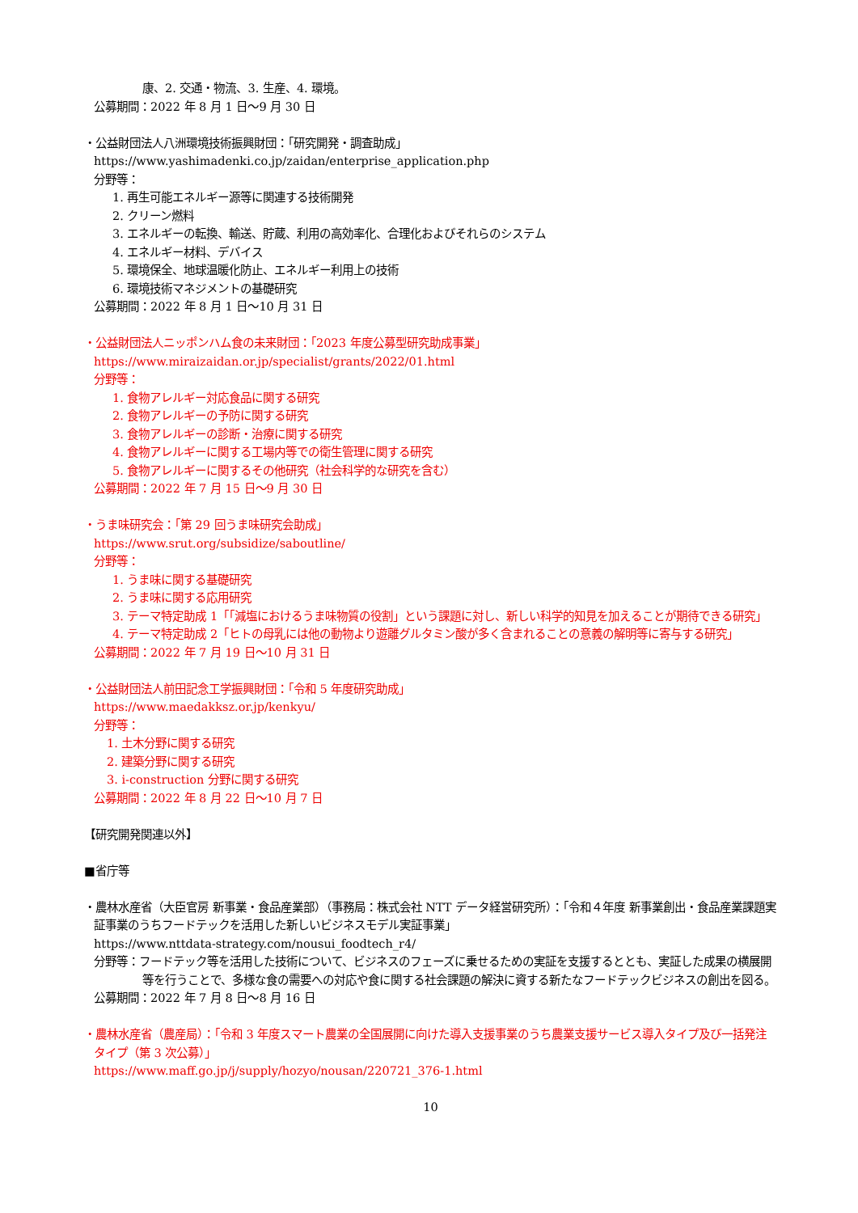康、2. 交通・物流、3. 生産、4. 環境。
公募期間：2022 年 8 月 1 日～9 月 30 日
・公益財団法人八洲環境技術振興財団：「研究開発・調査助成」
https://www.yashimadenki.co.jp/zaidan/enterprise_application.php
分野等：
1. 再生可能エネルギー源等に関連する技術開発
2. クリーン燃料
3. エネルギーの転換、輸送、貯蔵、利用の高効率化、合理化およびそれらのシステム
4. エネルギー材料、デバイス
5. 環境保全、地球温暖化防止、エネルギー利用上の技術
6. 環境技術マネジメントの基礎研究
公募期間：2022 年 8 月 1 日～10 月 31 日
・公益財団法人ニッポンハム食の未来財団：「2023 年度公募型研究助成事業」
https://www.miraizaidan.or.jp/specialist/grants/2022/01.html
分野等：
1. 食物アレルギー対応食品に関する研究
2. 食物アレルギーの予防に関する研究
3. 食物アレルギーの診断・治療に関する研究
4. 食物アレルギーに関する工場内等での衛生管理に関する研究
5. 食物アレルギーに関するその他研究（社会科学的な研究を含む）
公募期間：2022 年 7 月 15 日～9 月 30 日
・うま味研究会：「第 29 回うま味研究会助成」
https://www.srut.org/subsidize/saboutline/
分野等：
1. うま味に関する基礎研究
2. うま味に関する応用研究
3. テーマ特定助成 1「「減塩におけるうま味物質の役割」という課題に対し、新しい科学的知見を加えることが期待できる研究」
4. テーマ特定助成 2「ヒトの母乳には他の動物より遊離グルタミン酸が多く含まれることの意義の解明等に寄与する研究」
公募期間：2022 年 7 月 19 日～10 月 31 日
・公益財団法人前田記念工学振興財団：「令和 5 年度研究助成」
https://www.maedakksz.or.jp/kenkyu/
分野等：
1. 土木分野に関する研究
2. 建築分野に関する研究
3. i-construction 分野に関する研究
公募期間：2022 年 8 月 22 日～10 月 7 日
【研究開発関連以外】
■省庁等
・農林水産省（大臣官房 新事業・食品産業部）（事務局：株式会社 NTT データ経営研究所）：「令和４年度 新事業創出・食品産業課題実証事業のうちフードテックを活用した新しいビジネスモデル実証事業」
https://www.nttdata-strategy.com/nousui_foodtech_r4/
分野等：フードテック等を活用した技術について、ビジネスのフェーズに乗せるための実証を支援するととも、実証した成果の横展開等を行うことで、多様な食の需要への対応や食に関する社会課題の解決に資する新たなフードテックビジネスの創出を図る。
公募期間：2022 年 7 月 8 日～8 月 16 日
・農林水産省（農産局）：「令和 3 年度スマート農業の全国展開に向けた導入支援事業のうち農業支援サービス導入タイプ及び一括発注タイプ（第 3 次公募）」
https://www.maff.go.jp/j/supply/hozyo/nousan/220721_376-1.html
10